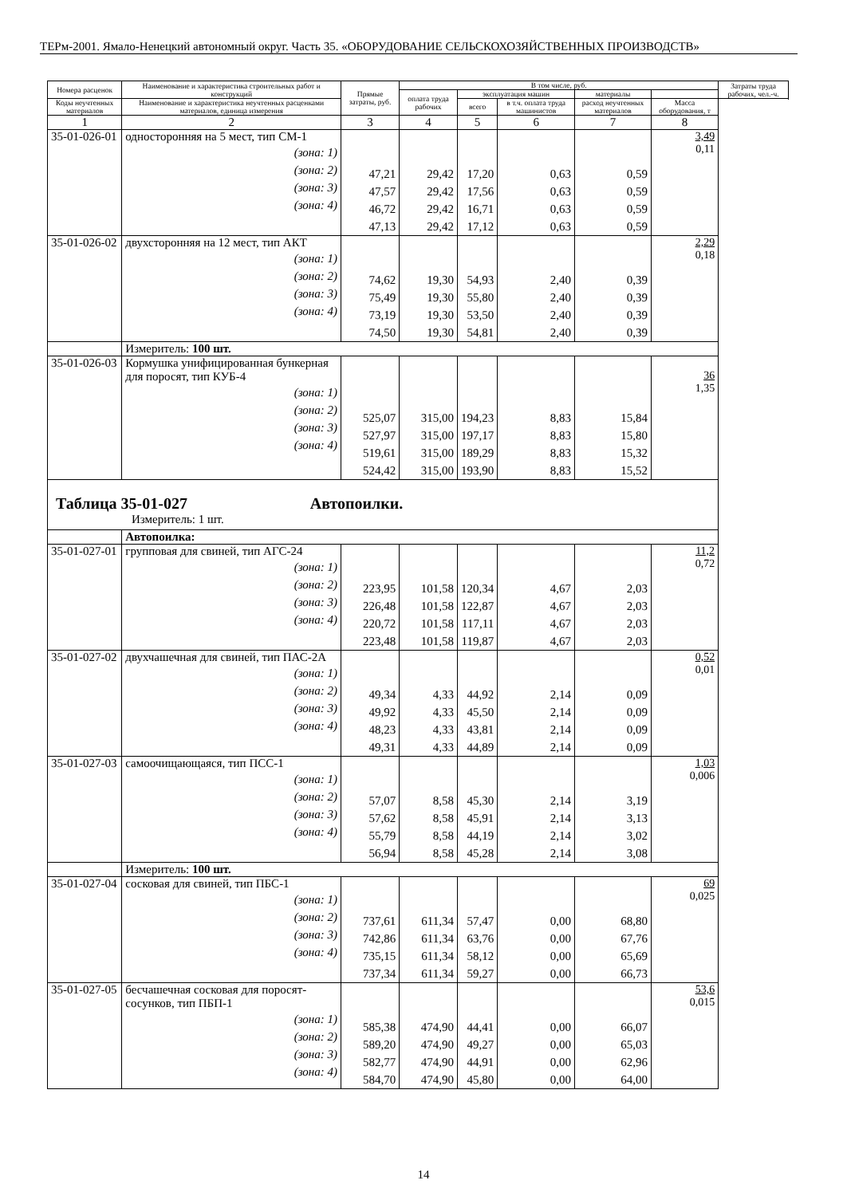ТЕРм-2001. Ямало-Ненецкий автономный округ. Часть 35. «ОБОРУДОВАНИЕ СЕЛЬСКОХОЗЯЙСТВЕННЫХ ПРОИЗВОДСТВ»
| Номера расценок | Наименование и характеристика строительных работ и конструкций | Прямые затраты, руб. | В том числе, руб. | | | | | Затраты труда рабочих, чел.-ч. |
| --- | --- | --- | --- | --- | --- | --- | --- | --- |
| | | | оплата труда рабочих | эксплуатация машин | | материалы | | |
| | Наименование и характеристика неучтенных расценками материалов, единица измерения | | | всего | в т.ч. оплата труда машинистов | расход неучтенных материалов | | |
| Коды неучтенных материалов | | | | | | | Масса оборудования, т | |
| 1 | 2 | 3 | 4 | 5 | 6 | 7 | 8 | |
| 35-01-026-01 | односторонняя на 5 мест, тип СМ-1 (зона: 1) (зона: 2) (зона: 3) (зона: 4) | 47,21 47,57 46,72 47,13 | 29,42 29,42 29,42 29,42 | 17,20 17,56 16,71 17,12 | 0,63 0,63 0,63 0,63 | 0,59 0,59 0,59 0,59 | 3,49 0,11 | |
| 35-01-026-02 | двухсторонняя на 12 мест, тип АКТ (зона: 1) (зона: 2) (зона: 3) (зона: 4) | 74,62 75,49 73,19 74,50 | 19,30 19,30 19,30 19,30 | 54,93 55,80 53,50 54,81 | 2,40 2,40 2,40 2,40 | 0,39 0,39 0,39 0,39 | 2,29 0,18 | |
| | Измеритель: 100 шт. | | | | | | | |
| 35-01-026-03 | Кормушка унифицированная бункерная для поросят, тип КУБ-4 (зона: 1) (зона: 2) (зона: 3) (зона: 4) | 525,07 527,97 519,61 524,42 | 315,00 315,00 315,00 315,00 | 194,23 197,17 189,29 193,90 | 8,83 8,83 8,83 8,83 | 15,84 15,80 15,32 15,52 | 36 1,35 | |
| Таблица 35-01-027 Автопоилки. Измеритель: 1 шт. | | | | | | | | |
| | Автопоилка: | | | | | | | |
| 35-01-027-01 | групповая для свиней, тип АГС-24 (зона: 1) (зона: 2) (зона: 3) (зона: 4) | 223,95 226,48 220,72 223,48 | 101,58 101,58 101,58 101,58 | 120,34 122,87 117,11 119,87 | 4,67 4,67 4,67 4,67 | 2,03 2,03 2,03 2,03 | 11,2 0,72 | |
| 35-01-027-02 | двухчашечная для свиней, тип ПАС-2А (зона: 1) (зона: 2) (зона: 3) (зона: 4) | 49,34 49,92 48,23 49,31 | 4,33 4,33 4,33 4,33 | 44,92 45,50 43,81 44,89 | 2,14 2,14 2,14 2,14 | 0,09 0,09 0,09 0,09 | 0,52 0,01 | |
| 35-01-027-03 | самоочищающаяся, тип ПСС-1 (зона: 1) (зона: 2) (зона: 3) (зона: 4) | 57,07 57,62 55,79 56,94 | 8,58 8,58 8,58 8,58 | 45,30 45,91 44,19 45,28 | 2,14 2,14 2,14 2,14 | 3,19 3,13 3,02 3,08 | 1,03 0,006 | |
| | Измеритель: 100 шт. | | | | | | | |
| 35-01-027-04 | сосковая для свиней, тип ПБС-1 (зона: 1) (зона: 2) (зона: 3) (зона: 4) | 737,61 742,86 735,15 737,34 | 611,34 611,34 611,34 611,34 | 57,47 63,76 58,12 59,27 | 0,00 0,00 0,00 0,00 | 68,80 67,76 65,69 66,73 | 69 0,025 | |
| 35-01-027-05 | бесчашечная сосковая для поросят-сосунков, тип ПБП-1 (зона: 1) (зона: 2) (зона: 3) (зона: 4) | 585,38 589,20 582,77 584,70 | 474,90 474,90 474,90 474,90 | 44,41 49,27 44,91 45,80 | 0,00 0,00 0,00 0,00 | 66,07 65,03 62,96 64,00 | 53,6 0,015 | |
14